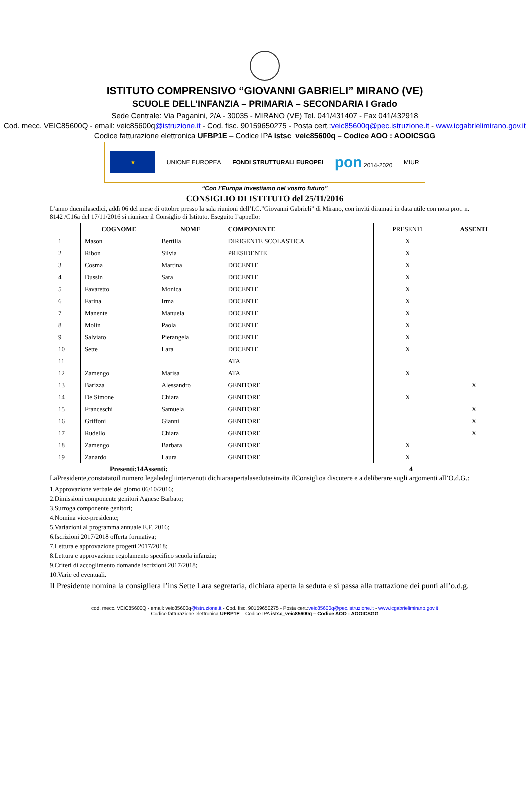ISTITUTO COMPRENSIVO “GIOVANNI GABRIELI” MIRANO (VE)
SCUOLE DELL’INFANZIA – PRIMARIA – SECONDARIA I Grado
Sede Centrale: Via Paganini, 2/A - 30035 - MIRANO (VE) Tel. 041/431407 - Fax 041/432918
Cod. mecc. VEIC85600Q - email: veic85600q@istruzione.it - Cod. fisc. 90159650275 - Posta cert.:veic85600q@pec.istruzione.it - www.icgabrielimirano.gov.it
Codice fatturazione elettronica UFBP1E – Codice IPA istsc_veic85600q – Codice AOO : AOOICSGG
★
UNIONE EUROPEA FONDI STRUTTURALI EUROPEI
pon 2014-2020 MIUR
“Con l’Europa investiamo nel vostro futuro”
CONSIGLIO DI ISTITUTO del 25/11/2016
L’anno duemilasedici, addì 06 del mese di ottobre presso la sala riunioni dell’I.C.”Giovanni Gabrieli” di Mirano, con inviti diramati in data utile con nota prot. n. 8142 /C16a del 17/11/2016 si riunisce il Consiglio di Istituto. Eseguito l’appello:
| | COGNOME | NOME | COMPONENTE | PRESENTI | ASSENTI |
| --- | --- | --- | --- | --- | --- |
| 1 | Mason | Bertilla | DIRIGENTE SCOLASTICA | X | |
| 2 | Ribon | Silvia | PRESIDENTE | X | |
| 3 | Cosma | Martina | DOCENTE | X | |
| 4 | Dussin | Sara | DOCENTE | X | |
| 5 | Favaretto | Monica | DOCENTE | X | |
| 6 | Farina | Irma | DOCENTE | X | |
| 7 | Manente | Manuela | DOCENTE | X | |
| 8 | Molin | Paola | DOCENTE | X | |
| 9 | Salviato | Pierangela | DOCENTE | X | |
| 10 | Sette | Lara | DOCENTE | X | |
| 11 | | | ATA | | |
| 12 | Zamengo | Marisa | ATA | X | |
| 13 | Barizza | Alessandro | GENITORE | | X |
| 14 | De Simone | Chiara | GENITORE | X | |
| 15 | Franceschi | Samuela | GENITORE | | X |
| 16 | Griffoni | Gianni | GENITORE | | X |
| 17 | Rudello | Chiara | GENITORE | | X |
| 18 | Zamengo | Barbara | GENITORE | X | |
| 19 | Zanardo | Laura | GENITORE | X | |
Presenti:14Assenti: 4
LaPresidente,constatatoil numero legaledegliintervenuti dichiaraapertalasedutaeinvita ilConsiglioa discutere e a deliberare sugli argomenti all’O.d.G.:
1.Approvazione verbale del giorno 06/10/2016;
2.Dimissioni componente genitori Agnese Barbato;
3.Surroga componente genitori;
4.Nomina vice-presidente;
5.Variazioni al programma annuale E.F. 2016;
6.Iscrizioni 2017/2018 offerta formativa;
7.Lettura e approvazione progetti 2017/2018;
8.Lettura e approvazione regolamento specifico scuola infanzia;
9.Criteri di accoglimento domande iscrizioni 2017/2018;
10.Varie ed eventuali.
Il Presidente nomina la consigliera l’ins Sette Lara segretaria, dichiara aperta la seduta e si passa alla trattazione dei punti all’o.d.g.
cod. mecc. VEIC85600Q - email: veic85600q@istruzione.it - Cod. fisc. 90159650275 - Posta cert.:veic85600q@pec.istruzione.it - www.icgabrielimirano.gov.it
Codice fatturazione elettronica UFBP1E – Codice IPA istsc_veic85600q – Codice AOO : AOOICSGG